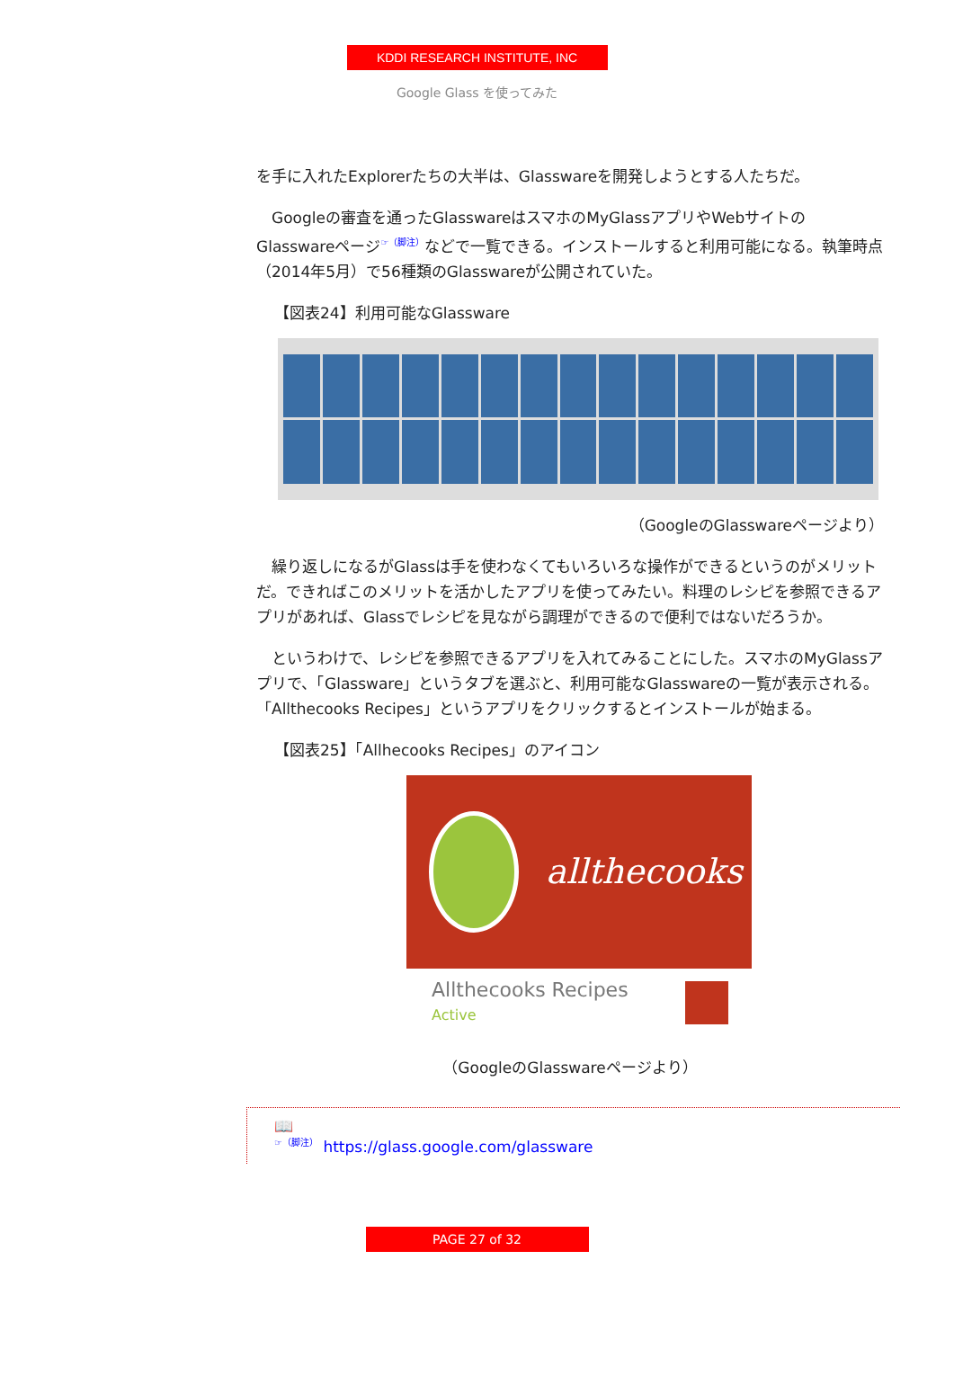KDDI RESEARCH INSTITUTE, INC
Google Glass を使ってみた
を手に入れたExplorerたちの大半は、Glasswareを開発しようとする人たちだ。
　Googleの審査を通ったGlasswareはスマホのMyGlassアプリやWebサイトのGlasswareページ<sup>☞（脚注）</sup>などで一覧できる。インストールすると利用可能になる。執筆時点（2014年5月）で56種類のGlasswareが公開されていた。
【図表24】利用可能なGlassware
（GoogleのGlasswareページより）
　繰り返しになるがGlassは手を使わなくてもいろいろな操作ができるというのがメリットだ。できればこのメリットを活かしたアプリを使ってみたい。料理のレシピを参照できるアプリがあれば、Glassでレシピを見ながら調理ができるので便利ではないだろうか。
　というわけで、レシピを参照できるアプリを入れてみることにした。スマホのMyGlassアプリで、「Glassware」というタブを選ぶと、利用可能なGlasswareの一覧が表示される。「Allthecooks Recipes」というアプリをクリックするとインストールが始まる。
【図表25】「Allhecooks Recipes」のアイコン
allthecooks
Allthecooks Recipes
Active
（GoogleのGlasswareページより）
📖
<sup>☞（脚注）</sup> https://glass.google.com/glassware
PAGE 27 of 32